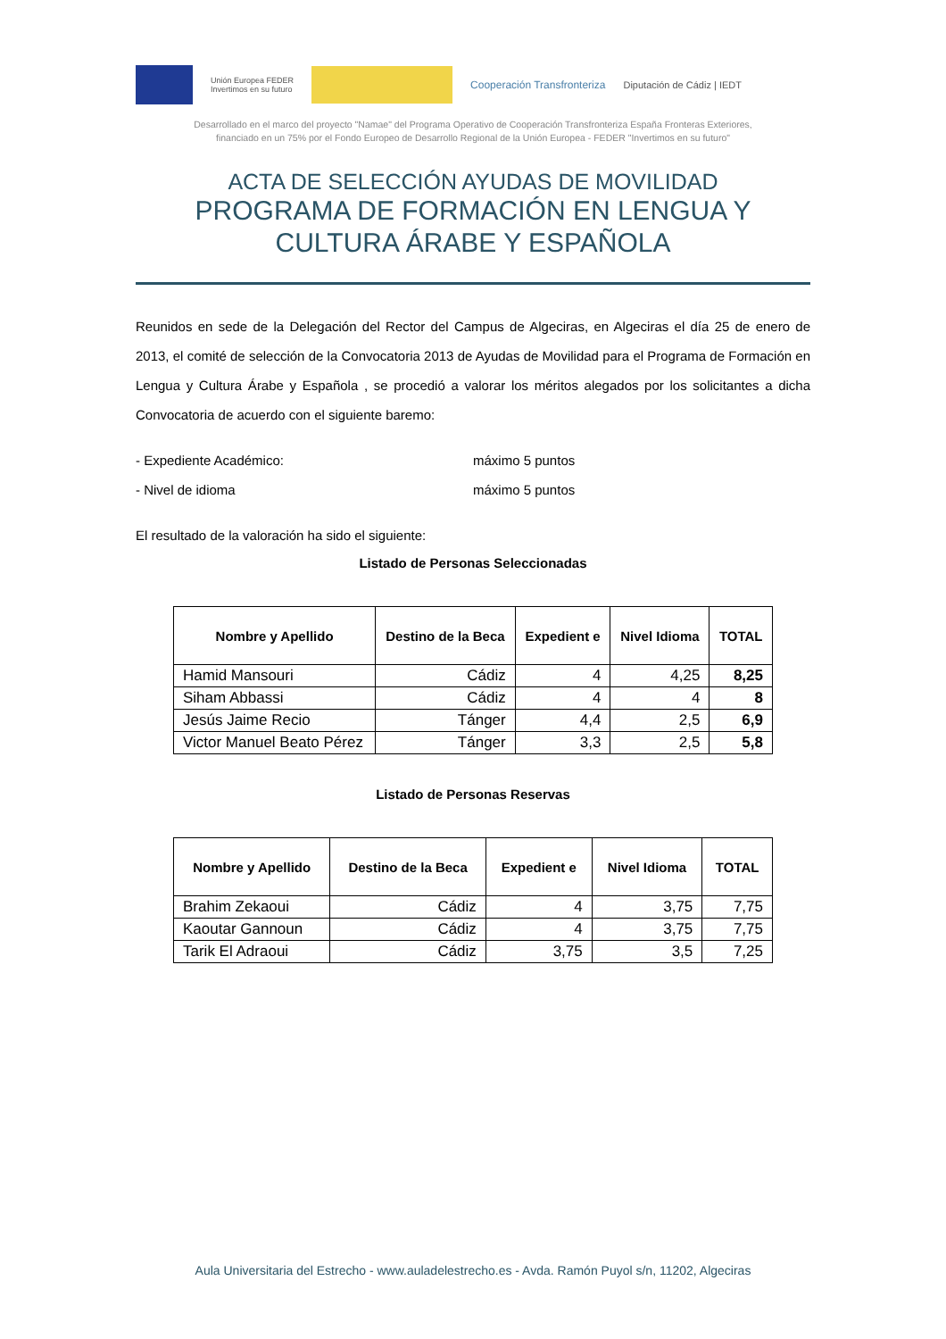Unión Europea FEDER
Invertimos en su futuro
Cooperación Transfronteriza Diputación de Cádiz | IEDT
Desarrollado en el marco del proyecto "Namae" del Programa Operativo de Cooperación Transfronteriza España Fronteras Exteriores,
financiado en un 75% por el Fondo Europeo de Desarrollo Regional de la Unión Europea - FEDER "Invertimos en su futuro"
ACTA DE SELECCIÓN AYUDAS DE MOVILIDAD
PROGRAMA DE FORMACIÓN EN LENGUA Y CULTURA ÁRABE Y ESPAÑOLA
Reunidos en sede de la Delegación del Rector del Campus de Algeciras, en Algeciras el día 25 de enero de 2013, el comité de selección de la Convocatoria 2013 de Ayudas de Movilidad para el Programa de Formación en Lengua y Cultura Árabe y Española , se procedió a valorar los méritos alegados por los solicitantes a dicha Convocatoria de acuerdo con el siguiente baremo:
- Expediente Académico: máximo 5 puntos
- Nivel de idioma máximo 5 puntos
El resultado de la valoración ha sido el siguiente:
Listado de Personas Seleccionadas
| Nombre y Apellido | Destino de la Beca | Expedient e | Nivel Idioma | TOTAL |
| --- | --- | --- | --- | --- |
| Hamid Mansouri | Cádiz | 4 | 4,25 | 8,25 |
| Siham Abbassi | Cádiz | 4 | 4 | 8 |
| Jesús Jaime Recio | Tánger | 4,4 | 2,5 | 6,9 |
| Victor Manuel Beato Pérez | Tánger | 3,3 | 2,5 | 5,8 |
Listado de Personas Reservas
| Nombre y Apellido | Destino de la Beca | Expedient e | Nivel Idioma | TOTAL |
| --- | --- | --- | --- | --- |
| Brahim Zekaoui | Cádiz | 4 | 3,75 | 7,75 |
| Kaoutar Gannoun | Cádiz | 4 | 3,75 | 7,75 |
| Tarik El Adraoui | Cádiz | 3,75 | 3,5 | 7,25 |
Aula Universitaria del Estrecho - www.auladelestrecho.es - Avda. Ramón Puyol s/n, 11202, Algeciras